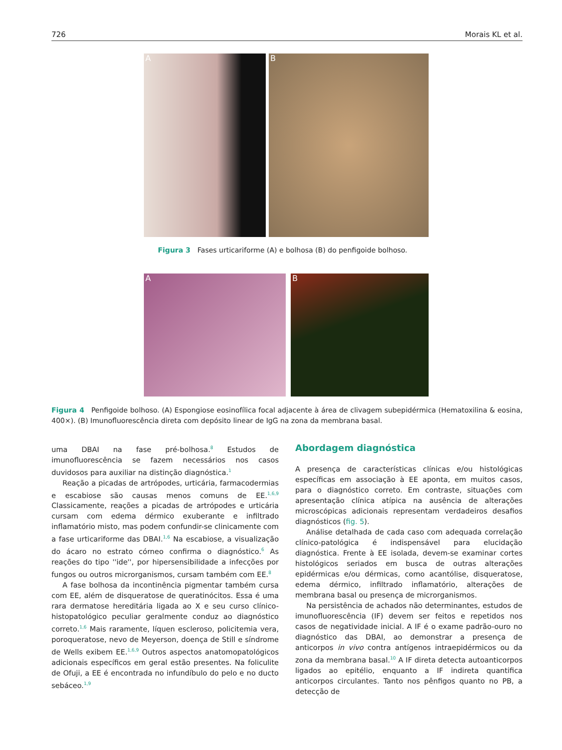726 Morais KL et al.
A
B
Figura 3 Fases urticariforme (A) e bolhosa (B) do penfigoide bolhoso.
A
B
Figura 4 Penfigoide bolhoso. (A) Espongiose eosinofílica focal adjacente à área de clivagem subepidérmica (Hematoxilina & eosina, 400×). (B) Imunofluorescência direta com depósito linear de IgG na zona da membrana basal.
uma DBAI na fase pré-bolhosa.<sup>8</sup> Estudos de imunofluorescência se fazem necessários nos casos duvidosos para auxiliar na distinção diagnóstica.<sup>1</sup>
Reação a picadas de artrópodes, urticária, farmacodermias e escabiose são causas menos comuns de EE.<sup>1,6,9</sup> Classicamente, reações a picadas de artrópodes e urticária cursam com edema dérmico exuberante e infiltrado inflamatório misto, mas podem confundir-se clinicamente com a fase urticariforme das DBAI.<sup>1,6</sup> Na escabiose, a visualização do ácaro no estrato córneo confirma o diagnóstico.<sup>6</sup> As reações do tipo ''ide'', por hipersensibilidade a infecções por fungos ou outros microrganismos, cursam também com EE.<sup>8</sup>
A fase bolhosa da incontinência pigmentar também cursa com EE, além de disqueratose de queratinócitos. Essa é uma rara dermatose hereditária ligada ao X e seu curso clínico-histopatológico peculiar geralmente conduz ao diagnóstico correto.<sup>1,6</sup> Mais raramente, líquen escleroso, policitemia vera, poroqueratose, nevo de Meyerson, doença de Still e síndrome de Wells exibem EE.<sup>1,6,9</sup> Outros aspectos anatomopatológicos adicionais específicos em geral estão presentes. Na foliculite de Ofuji, a EE é encontrada no infundíbulo do pelo e no ducto sebáceo.<sup>1,9</sup>
Abordagem diagnóstica
A presença de características clínicas e/ou histológicas específicas em associação à EE aponta, em muitos casos, para o diagnóstico correto. Em contraste, situações com apresentação clínica atípica na ausência de alterações microscópicas adicionais representam verdadeiros desafios diagnósticos (fig. 5).
Análise detalhada de cada caso com adequada correlação clínico-patológica é indispensável para elucidação diagnóstica. Frente à EE isolada, devem-se examinar cortes histológicos seriados em busca de outras alterações epidérmicas e/ou dérmicas, como acantólise, disqueratose, edema dérmico, infiltrado inflamatório, alterações de membrana basal ou presença de microrganismos.
Na persistência de achados não determinantes, estudos de imunofluorescência (IF) devem ser feitos e repetidos nos casos de negatividade inicial. A IF é o exame padrão-ouro no diagnóstico das DBAI, ao demonstrar a presença de anticorpos in vivo contra antígenos intraepidérmicos ou da zona da membrana basal.<sup>10</sup> A IF direta detecta autoanticorpos ligados ao epitélio, enquanto a IF indireta quantifica anticorpos circulantes. Tanto nos pênfigos quanto no PB, a detecção de